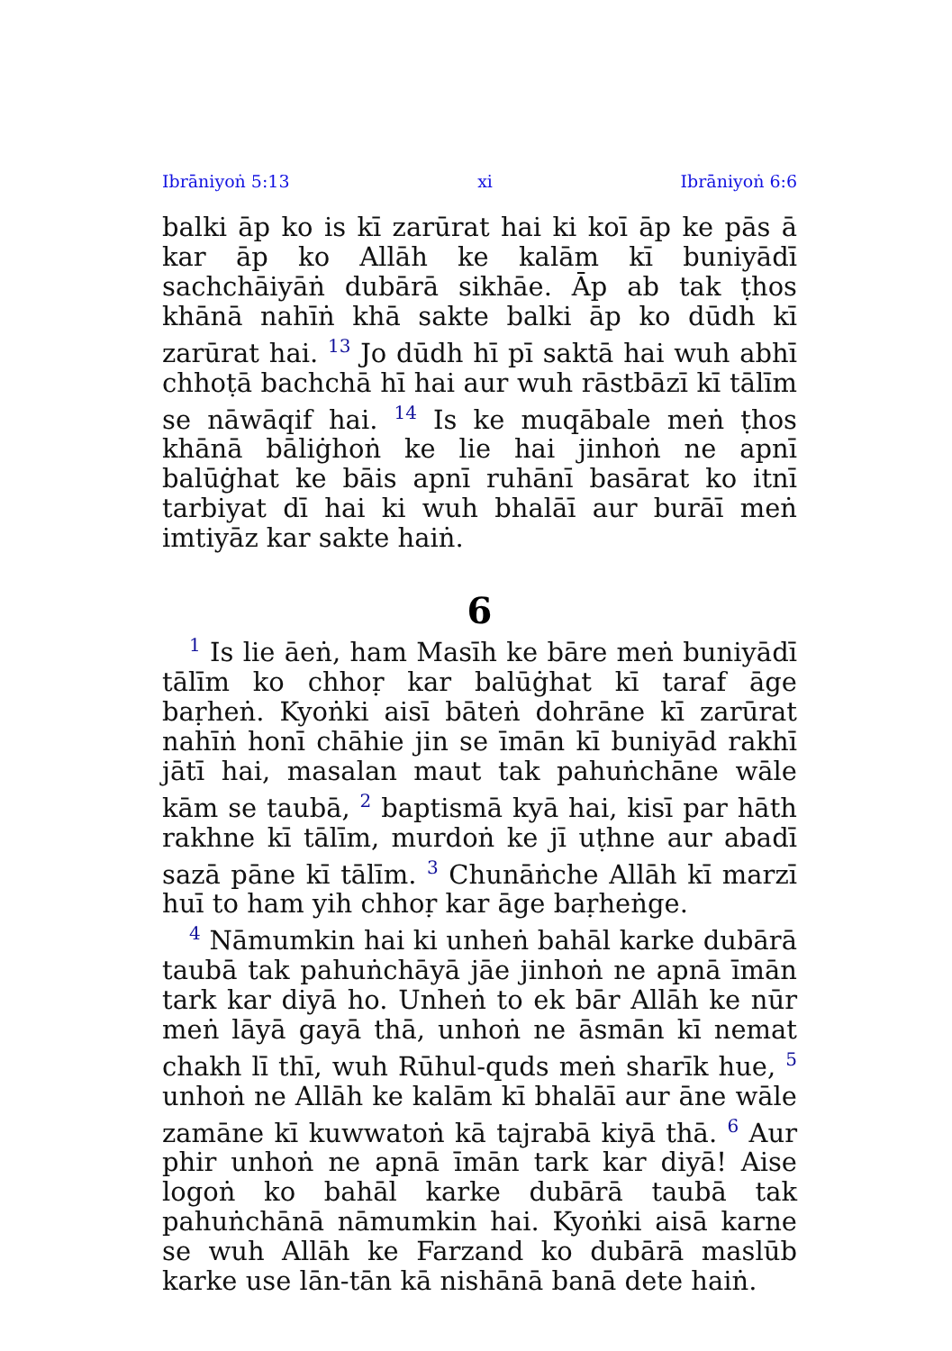Ibrāniyoṅ 5:13 xi Ibrāniyoṅ 6:6
balki āp ko is kī zarūrat hai ki koī āp ke pās ā kar āp ko Allāh ke kalām kī buniyādī sachchāiyāṅ dubārā sikhāe. Āp ab tak ṭhos khānā nahīṅ khā sakte balki āp ko dūdh kī zarūrat hai. <sup>13</sup> Jo dūdh hī pī saktā hai wuh abhī chhoṭā bachchā hī hai aur wuh rāstbāzī kī tālīm se nāwāqif hai. <sup>14</sup> Is ke muqābale meṅ ṭhos khānā bāliġhoṅ ke lie hai jinhoṅ ne apnī balūġhat ke bāis apnī ruhānī basārat ko itnī tarbiyat dī hai ki wuh bhalāī aur burāī meṅ imtiyāz kar sakte haiṅ.
6
<sup>1</sup> Is lie āeṅ, ham Masīh ke bāre meṅ buniyādī tālīm ko chhoṛ kar balūġhat kī taraf āge baṛheṅ. Kyoṅki aisī bāteṅ dohrāne kī zarūrat nahīṅ honī chāhie jin se īmān kī buniyād rakhī jātī hai, masalan maut tak pahuṅchāne wāle kām se taubā, <sup>2</sup> baptismā kyā hai, kisī par hāth rakhne kī tālīm, murdoṅ ke jī uṭhne aur abadī sazā pāne kī tālīm. <sup>3</sup> Chunāṅche Allāh kī marzī huī to ham yih chhoṛ kar āge baṛheṅge.
<sup>4</sup> Nāmumkin hai ki unheṅ bahāl karke dubārā taubā tak pahuṅchāyā jāe jinhoṅ ne apnā īmān tark kar diyā ho. Unheṅ to ek bār Allāh ke nūr meṅ lāyā gayā thā, unhoṅ ne āsmān kī nemat chakh lī thī, wuh Rūhul-quds meṅ sharīk hue, <sup>5</sup> unhoṅ ne Allāh ke kalām kī bhalāī aur āne wāle zamāne kī kuwwatoṅ kā tajrabā kiyā thā. <sup>6</sup> Aur phir unhoṅ ne apnā īmān tark kar diyā! Aise logoṅ ko bahāl karke dubārā taubā tak pahuṅchānā nāmumkin hai. Kyoṅki aisā karne se wuh Allāh ke Farzand ko dubārā maslūb karke use lān-tān kā nishānā banā dete haiṅ.